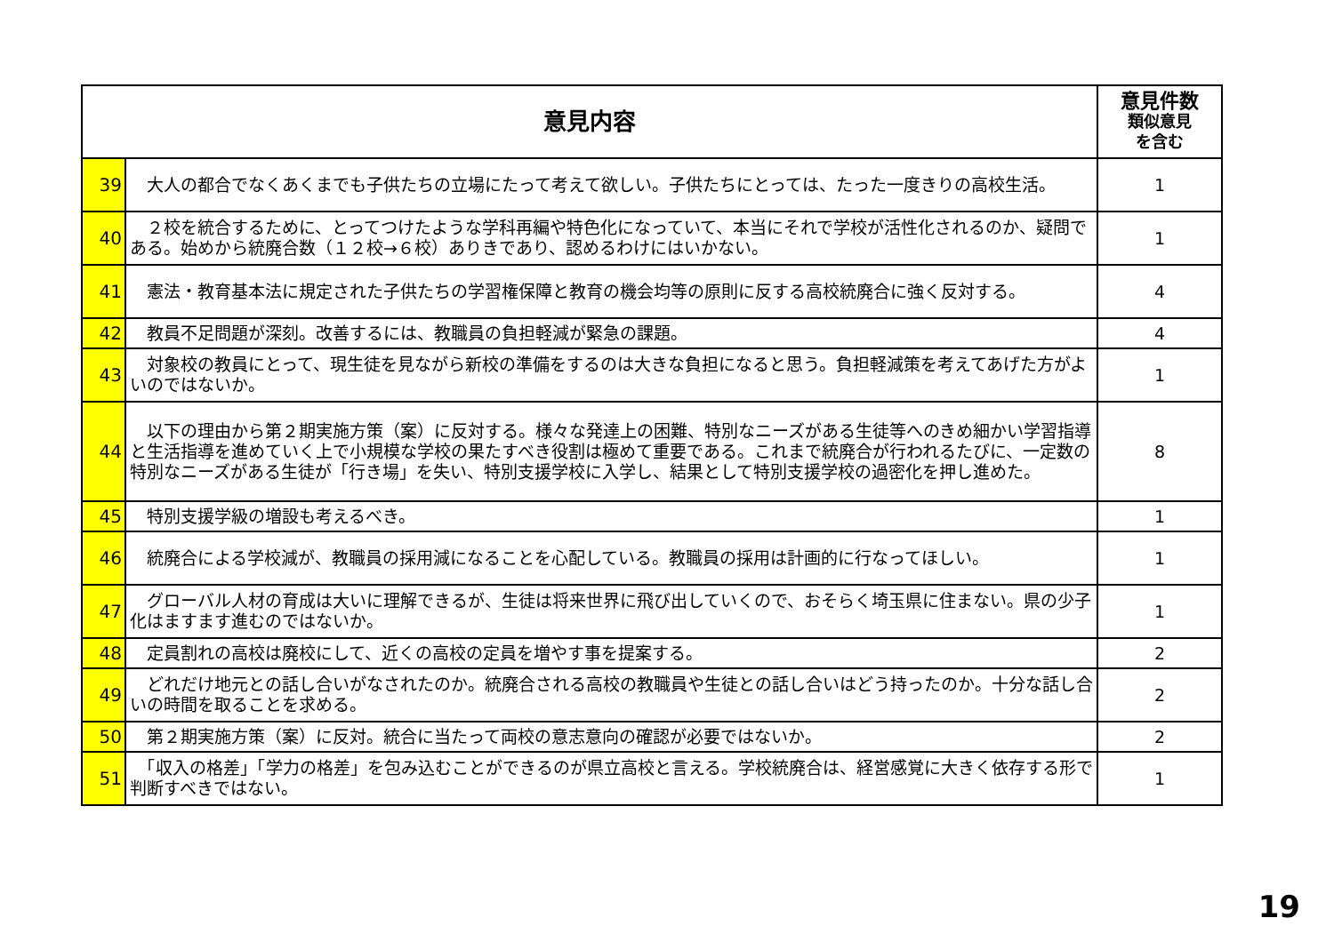| 意見内容 | | 意見件数 類似意見 を含む |
| --- | --- | --- |
| 39 | 大人の都合でなくあくまでも子供たちの立場にたって考えて欲しい。子供たちにとっては、たった一度きりの高校生活。 | 1 |
| 40 | ２校を統合するために、とってつけたような学科再編や特色化になっていて、本当にそれで学校が活性化されるのか、疑問である。始めから統廃合数（１２校→６校）ありきであり、認めるわけにはいかない。 | 1 |
| 41 | 憲法・教育基本法に規定された子供たちの学習権保障と教育の機会均等の原則に反する高校統廃合に強く反対する。 | 4 |
| 42 | 教員不足問題が深刻。改善するには、教職員の負担軽減が緊急の課題。 | 4 |
| 43 | 対象校の教員にとって、現生徒を見ながら新校の準備をするのは大きな負担になると思う。負担軽減策を考えてあげた方がよいのではないか。 | 1 |
| 44 | 以下の理由から第２期実施方策（案）に反対する。様々な発達上の困難、特別なニーズがある生徒等へのきめ細かい学習指導と生活指導を進めていく上で小規模な学校の果たすべき役割は極めて重要である。これまで統廃合が行われるたびに、一定数の特別なニーズがある生徒が「行き場」を失い、特別支援学校に入学し、結果として特別支援学校の過密化を押し進めた。 | 8 |
| 45 | 特別支援学級の増設も考えるべき。 | 1 |
| 46 | 統廃合による学校減が、教職員の採用減になることを心配している。教職員の採用は計画的に行なってほしい。 | 1 |
| 47 | グローバル人材の育成は大いに理解できるが、生徒は将来世界に飛び出していくので、おそらく埼玉県に住まない。県の少子化はますます進むのではないか。 | 1 |
| 48 | 定員割れの高校は廃校にして、近くの高校の定員を増やす事を提案する。 | 2 |
| 49 | どれだけ地元との話し合いがなされたのか。統廃合される高校の教職員や生徒との話し合いはどう持ったのか。十分な話し合いの時間を取ることを求める。 | 2 |
| 50 | 第２期実施方策（案）に反対。統合に当たって両校の意志意向の確認が必要ではないか。 | 2 |
| 51 | 「収入の格差」「学力の格差」を包み込むことができるのが県立高校と言える。学校統廃合は、経営感覚に大きく依存する形で判断すべきではない。 | 1 |
19